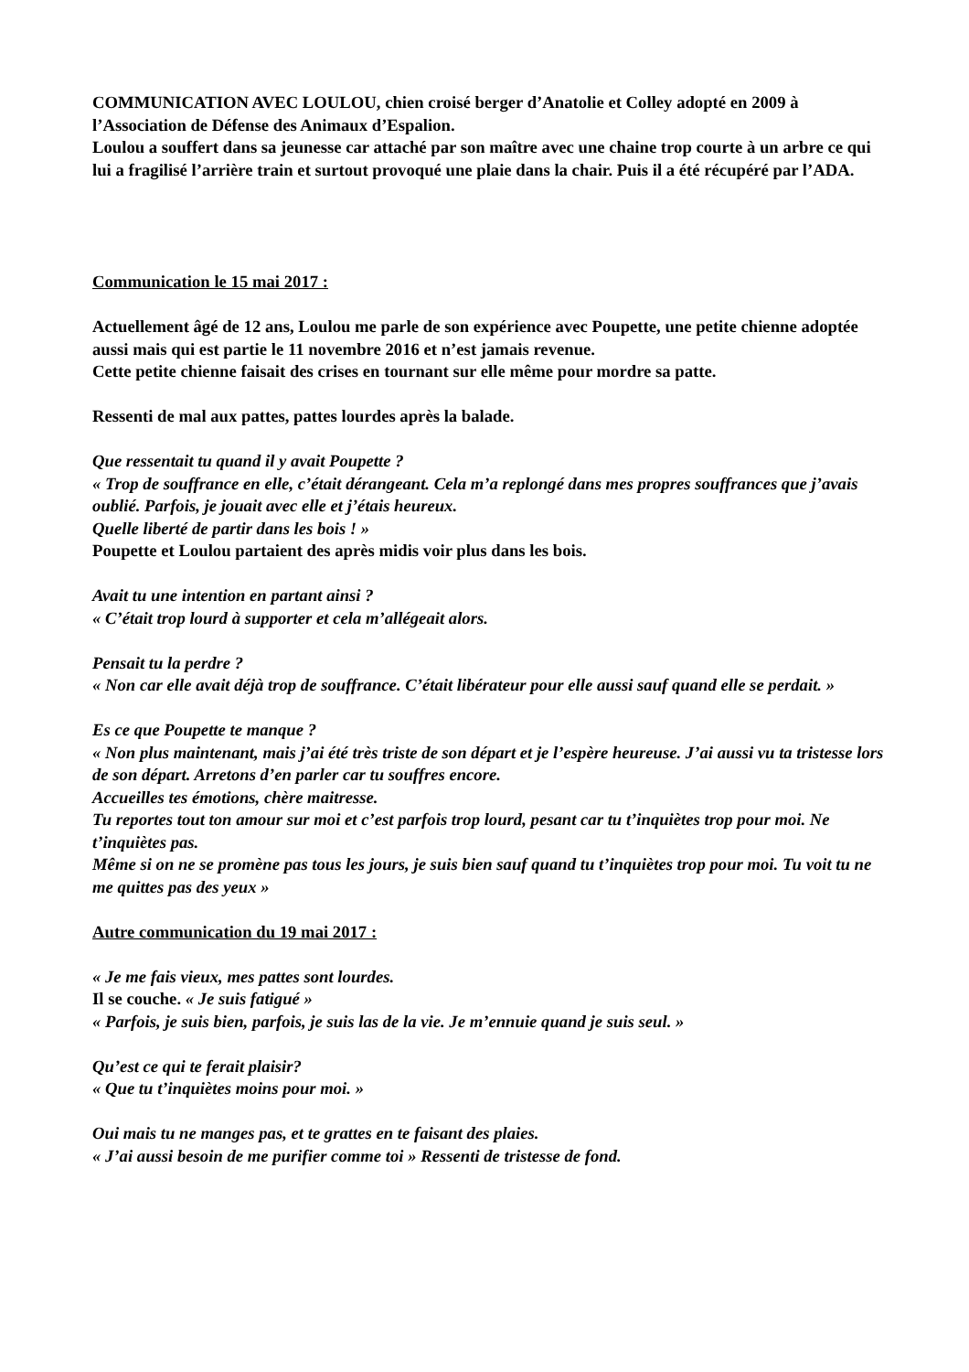COMMUNICATION AVEC LOULOU, chien croisé berger d’Anatolie et Colley adopté en 2009 à l’Association de Défense des Animaux d’Espalion.
Loulou a souffert dans sa jeunesse car attaché par son maître avec une chaine trop courte à un arbre ce qui lui a fragilisé l’arrière train et surtout provoqué une plaie dans la chair. Puis il a été récupéré par l’ADA.
Communication le 15 mai 2017 :
Actuellement âgé de 12 ans, Loulou me parle de son expérience avec Poupette, une petite chienne adoptée aussi mais qui est partie le 11 novembre 2016 et n’est jamais revenue.
Cette petite chienne faisait des crises en tournant sur elle même pour mordre sa patte.
Ressenti de mal aux pattes, pattes lourdes après la balade.
Que ressentait tu quand il y avait Poupette ?
« Trop de souffrance en elle, c’était dérangeant. Cela m’a replongé dans mes propres souffrances que j’avais oublié. Parfois, je jouait avec elle et j’étais heureux.
Quelle liberté de partir dans les bois ! »
Poupette et Loulou partaient des après midis voir plus dans les bois.
Avait tu une intention en partant ainsi ?
« C’était trop lourd à supporter et cela m’allégeait alors.
Pensait tu la perdre ?
« Non car elle avait déjà trop de souffrance. C’était libérateur pour elle aussi sauf quand elle se perdait. »
Es ce que Poupette te manque ?
« Non plus maintenant, mais j’ai été très triste de son départ et je l’espère heureuse. J’ai aussi vu ta tristesse lors de son départ. Arretons d’en parler car tu souffres encore.
Accueilles tes émotions, chère maitresse.
Tu reportes tout ton amour sur moi et c’est parfois trop lourd, pesant car tu t’inquiètes trop pour moi. Ne t’inquiètes pas.
Même si on ne se promène pas tous les jours, je suis bien sauf quand tu t’inquiètes trop pour moi. Tu voit tu ne me quittes pas des yeux »
Autre communication du 19 mai 2017 :
« Je me fais vieux, mes pattes sont lourdes.
Il se couche. « Je suis fatigué »
« Parfois, je suis bien, parfois, je suis las de la vie. Je m’ennuie quand je suis seul. »
Qu’est ce qui te ferait plaisir?
« Que tu t’inquiètes moins pour moi. »
Oui mais tu ne manges pas, et te grattes en te faisant des plaies.
« J’ai aussi besoin de me purifier comme toi » Ressenti de tristesse de fond.